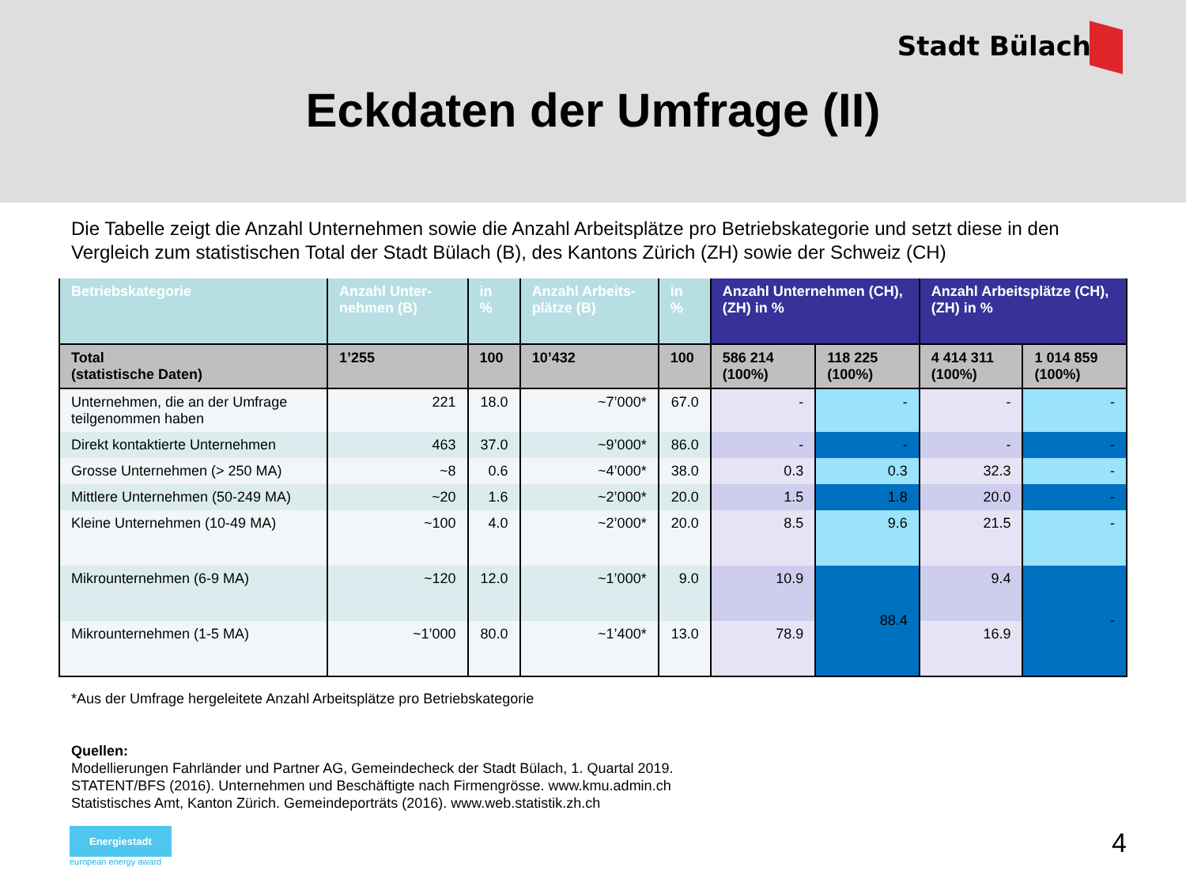Stadt Bülach
Eckdaten der Umfrage (II)
Die Tabelle zeigt die Anzahl Unternehmen sowie die Anzahl Arbeitsplätze pro Betriebskategorie und setzt diese in den Vergleich zum statistischen Total der Stadt Bülach (B), des Kantons Zürich (ZH) sowie der Schweiz (CH)
| Betriebskategorie | Anzahl Unter-nehmen (B) | in % | Anzahl Arbeits-plätze (B) | in % | Anzahl Unternehmen (CH), (ZH) in % | | Anzahl Arbeitsplätze (CH), (ZH) in % | |
| --- | --- | --- | --- | --- | --- | --- | --- | --- |
| Total (statistische Daten) | 1’255 | 100 | 10’432 | 100 | 586 214 (100%) | 118 225 (100%) | 4 414 311 (100%) | 1 014 859 (100%) |
| Unternehmen, die an der Umfrage teilgenommen haben | 221 | 18.0 | ~7’000* | 67.0 | - | - | - | - |
| Direkt kontaktierte Unternehmen | 463 | 37.0 | ~9’000* | 86.0 | - | - | - | - |
| Grosse Unternehmen (> 250 MA) | ~8 | 0.6 | ~4’000* | 38.0 | 0.3 | 0.3 | 32.3 | - |
| Mittlere Unternehmen (50-249 MA) | ~20 | 1.6 | ~2’000* | 20.0 | 1.5 | 1.8 | 20.0 | - |
| Kleine Unternehmen (10-49 MA) | ~100 | 4.0 | ~2’000* | 20.0 | 8.5 | 9.6 | 21.5 | - |
| Mikrounternehmen (6-9 MA) | ~120 | 12.0 | ~1’000* | 9.0 | 10.9 | 88.4 | 9.4 | - |
| Mikrounternehmen (1-5 MA) | ~1’000 | 80.0 | ~1’400* | 13.0 | 78.9 | | 16.9 | |
*Aus der Umfrage hergeleitete Anzahl Arbeitsplätze pro Betriebskategorie
Quellen:
Modellierungen Fahrländer und Partner AG, Gemeindecheck der Stadt Bülach, 1. Quartal 2019.
STATENT/BFS (2016). Unternehmen und Beschäftigte nach Firmengrösse. www.kmu.admin.ch
Statistisches Amt, Kanton Zürich. Gemeindeporträts (2016). www.web.statistik.zh.ch
Energiestadt
european energy award
4